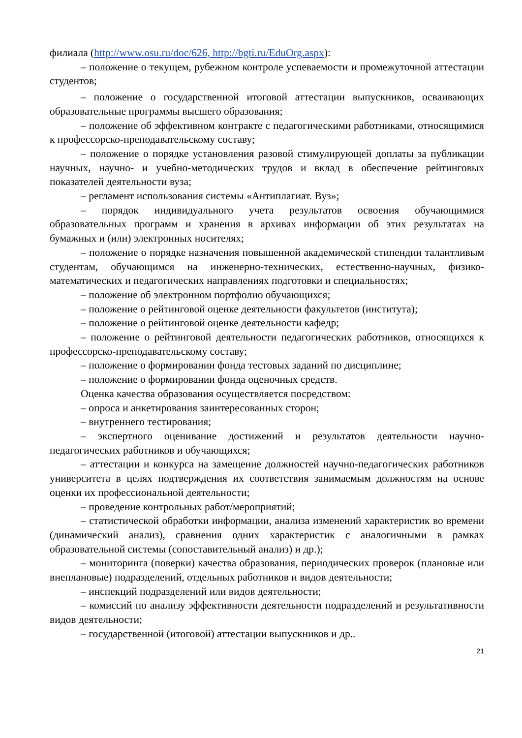филиала (http://www.osu.ru/doc/626, http://bgti.ru/EduOrg.aspx):
– положение о текущем, рубежном контроле успеваемости и промежуточной аттестации студентов;
– положение о государственной итоговой аттестации выпускников, осваивающих образовательные программы высшего образования;
– положение об эффективном контракте с педагогическими работниками, относящимися к профессорско-преподавательскому составу;
– положение о порядке установления разовой стимулирующей доплаты за публикации научных, научно- и учебно-методических трудов и вклад в обеспечение рейтинговых показателей деятельности вуза;
– регламент использования системы «Антиплагиат. Вуз»;
– порядок индивидуального учета результатов освоения обучающимися образовательных программ и хранения в архивах информации об этих результатах на бумажных и (или) электронных носителях;
– положение о порядке назначения повышенной академической стипендии талантливым студентам, обучающимся на инженерно-технических, естественно-научных, физико-математических и педагогических направлениях подготовки и специальностях;
– положение об электронном портфолио обучающихся;
– положение о рейтинговой оценке деятельности факультетов (института);
– положение о рейтинговой оценке деятельности кафедр;
– положение о рейтинговой деятельности педагогических работников, относящихся к профессорско-преподавательскому составу;
– положение о формировании фонда тестовых заданий по дисциплине;
– положение о формировании фонда оценочных средств.
Оценка качества образования осуществляется посредством:
– опроса и анкетирования заинтересованных сторон;
– внутреннего тестирования;
– экспертного оценивание достижений и результатов деятельности научно-педагогических работников и обучающихся;
– аттестации и конкурса на замещение должностей научно-педагогических работников университета в целях подтверждения их соответствия занимаемым должностям на основе оценки их профессиональной деятельности;
– проведение контрольных работ/мероприятий;
– статистической обработки информации, анализа изменений характеристик во времени (динамический анализ), сравнения одних характеристик с аналогичными в рамках образовательной системы (сопоставительный анализ) и др.);
– мониторинга (поверки) качества образования, периодических проверок (плановые или внеплановые) подразделений, отдельных работников и видов деятельности;
– инспекций подразделений или видов деятельности;
– комиссий по анализу эффективности деятельности подразделений и результативности видов деятельности;
– государственной (итоговой) аттестации выпускников и др..
21